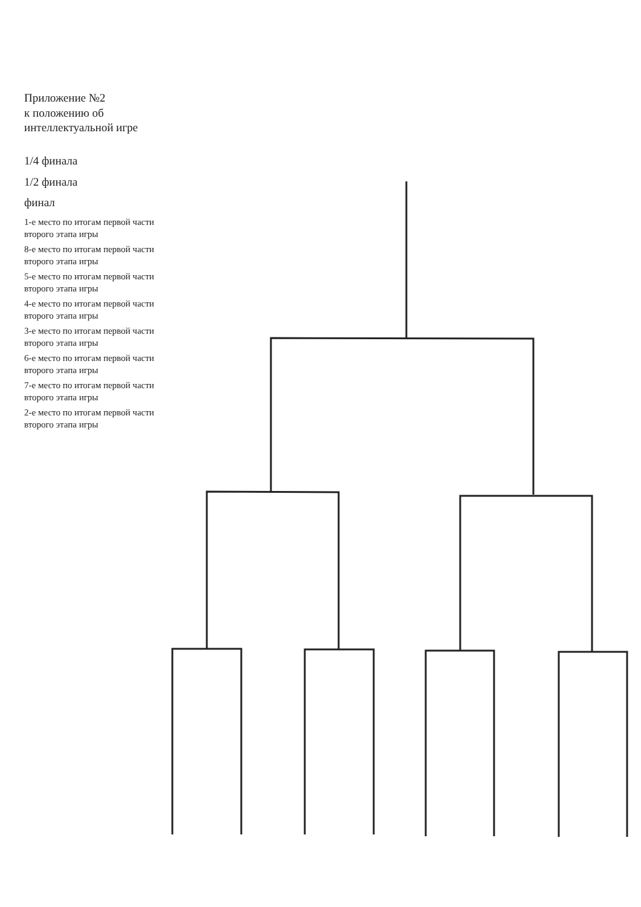Приложение №2
к положению об интеллектуальной игре
1/4 финала
1/2 финала
финал
1-е место по итогам первой части второго этапа игры
8-е место по итогам первой части второго этапа игры
5-е место по итогам первой части второго этапа игры
4-е место по итогам первой части второго этапа игры
3-е место по итогам первой части второго этапа игры
6-е место по итогам первой части второго этапа игры
7-е место по итогам первой части второго этапа игры
2-е место по итогам первой части второго этапа игры